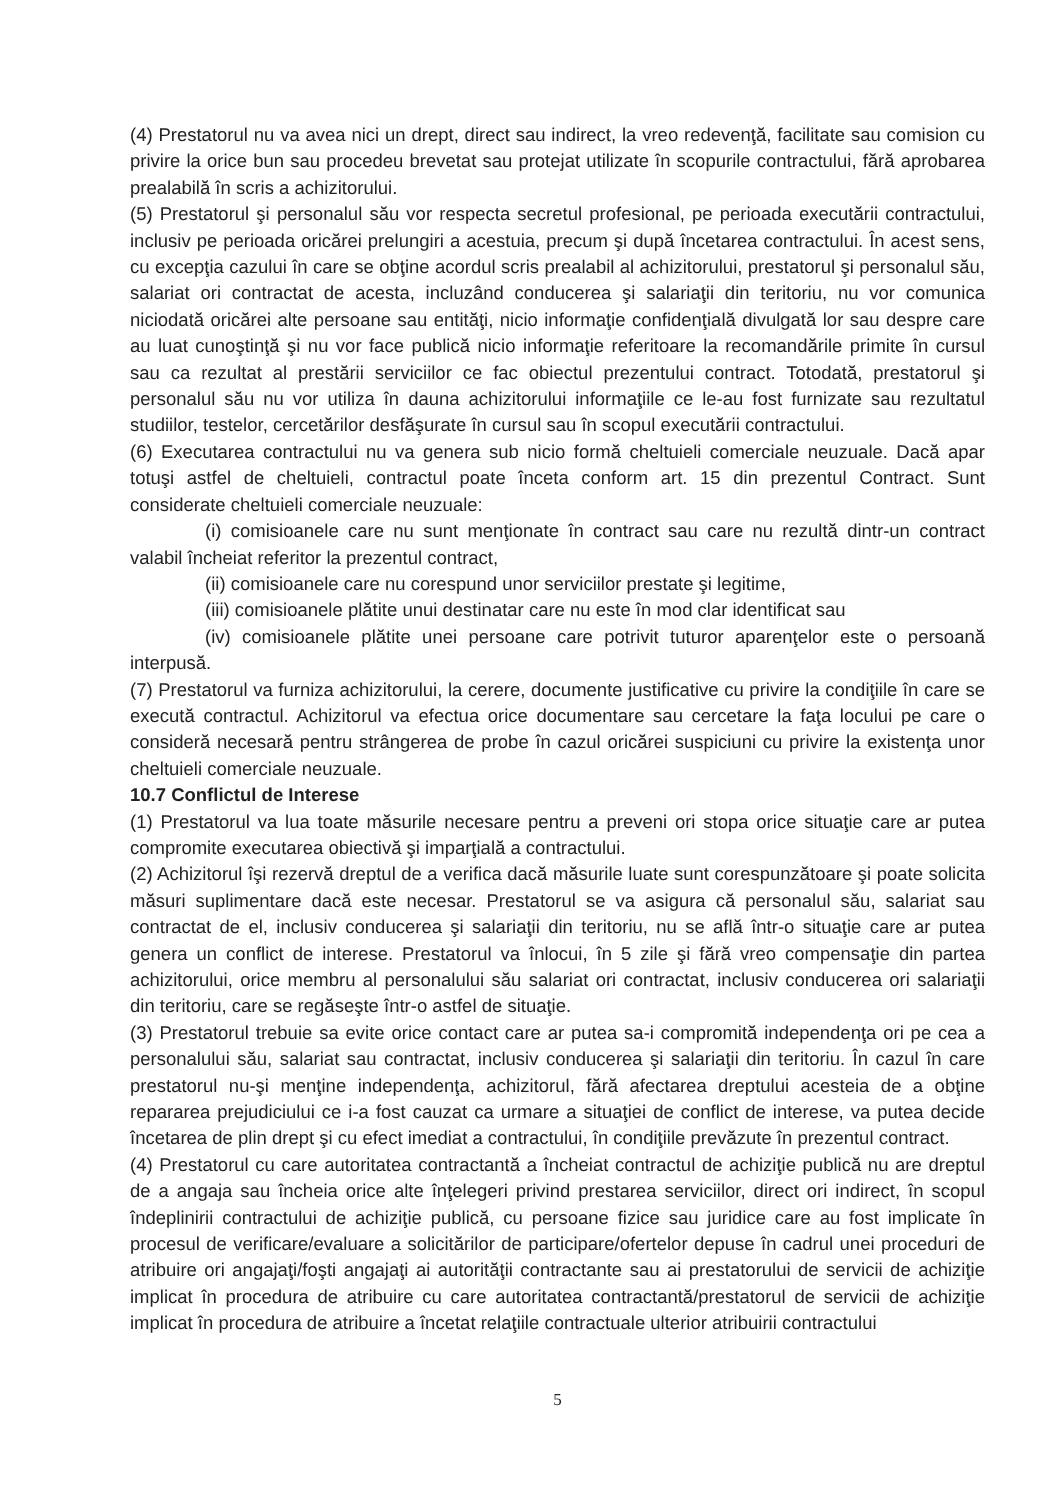(4) Prestatorul nu va avea nici un drept, direct sau indirect, la vreo redevenţă, facilitate sau comision cu privire la orice bun sau procedeu brevetat sau protejat utilizate în scopurile contractului, fără aprobarea prealabilă în scris a achizitorului.
(5) Prestatorul şi personalul său vor respecta secretul profesional, pe perioada executării contractului, inclusiv pe perioada oricărei prelungiri a acestuia, precum şi după încetarea contractului. În acest sens, cu excepţia cazului în care se obţine acordul scris prealabil al achizitorului, prestatorul şi personalul său, salariat ori contractat de acesta, incluzând conducerea şi salariaţii din teritoriu, nu vor comunica niciodată oricărei alte persoane sau entităţi, nicio informaţie confidenţială divulgată lor sau despre care au luat cunoştinţă şi nu vor face publică nicio informaţie referitoare la recomandările primite în cursul sau ca rezultat al prestării serviciilor ce fac obiectul prezentului contract. Totodată, prestatorul şi personalul său nu vor utiliza în dauna achizitorului informaţiile ce le-au fost furnizate sau rezultatul studiilor, testelor, cercetărilor desfăşurate în cursul sau în scopul executării contractului.
(6) Executarea contractului nu va genera sub nicio formă cheltuieli comerciale neuzuale. Dacă apar totuşi astfel de cheltuieli, contractul poate înceta conform art. 15 din prezentul Contract. Sunt considerate cheltuieli comerciale neuzuale:
(i) comisioanele care nu sunt menţionate în contract sau care nu rezultă dintr-un contract valabil încheiat referitor la prezentul contract,
(ii) comisioanele care nu corespund unor serviciilor prestate şi legitime,
(iii) comisioanele plătite unui destinatar care nu este în mod clar identificat sau
(iv) comisioanele plătite unei persoane care potrivit tuturor aparenţelor este o persoană interpusă.
(7) Prestatorul va furniza achizitorului, la cerere, documente justificative cu privire la condiţiile în care se execută contractul. Achizitorul va efectua orice documentare sau cercetare la faţa locului pe care o consideră necesară pentru strângerea de probe în cazul oricărei suspiciuni cu privire la existenţa unor cheltuieli comerciale neuzuale.
10.7 Conflictul de Interese
(1) Prestatorul va lua toate măsurile necesare pentru a preveni ori stopa orice situaţie care ar putea compromite executarea obiectivă şi imparţială a contractului.
(2) Achizitorul îşi rezervă dreptul de a verifica dacă măsurile luate sunt corespunzătoare şi poate solicita măsuri suplimentare dacă este necesar. Prestatorul se va asigura că personalul său, salariat sau contractat de el, inclusiv conducerea şi salariaţii din teritoriu, nu se află într-o situaţie care ar putea genera un conflict de interese. Prestatorul va înlocui, în 5 zile şi fără vreo compensaţie din partea achizitorului, orice membru al personalului său salariat ori contractat, inclusiv conducerea ori salariaţii din teritoriu, care se regăseşte într-o astfel de situaţie.
(3) Prestatorul trebuie sa evite orice contact care ar putea sa-i compromită independenţa ori pe cea a personalului său, salariat sau contractat, inclusiv conducerea şi salariaţii din teritoriu. În cazul în care prestatorul nu-şi menţine independenţa, achizitorul, fără afectarea dreptului acesteia de a obţine repararea prejudiciului ce i-a fost cauzat ca urmare a situaţiei de conflict de interese, va putea decide încetarea de plin drept şi cu efect imediat a contractului, în condiţiile prevăzute în prezentul contract.
(4) Prestatorul cu care autoritatea contractantă a încheiat contractul de achiziţie publică nu are dreptul de a angaja sau încheia orice alte înţelegeri privind prestarea serviciilor, direct ori indirect, în scopul îndeplinirii contractului de achiziţie publică, cu persoane fizice sau juridice care au fost implicate în procesul de verificare/evaluare a solicitărilor de participare/ofertelor depuse în cadrul unei proceduri de atribuire ori angajaţi/foşti angajaţi ai autorităţii contractante sau ai prestatorului de servicii de achiziţie implicat în procedura de atribuire cu care autoritatea contractantă/prestatorul de servicii de achiziţie implicat în procedura de atribuire a încetat relaţiile contractuale ulterior atribuirii contractului
5